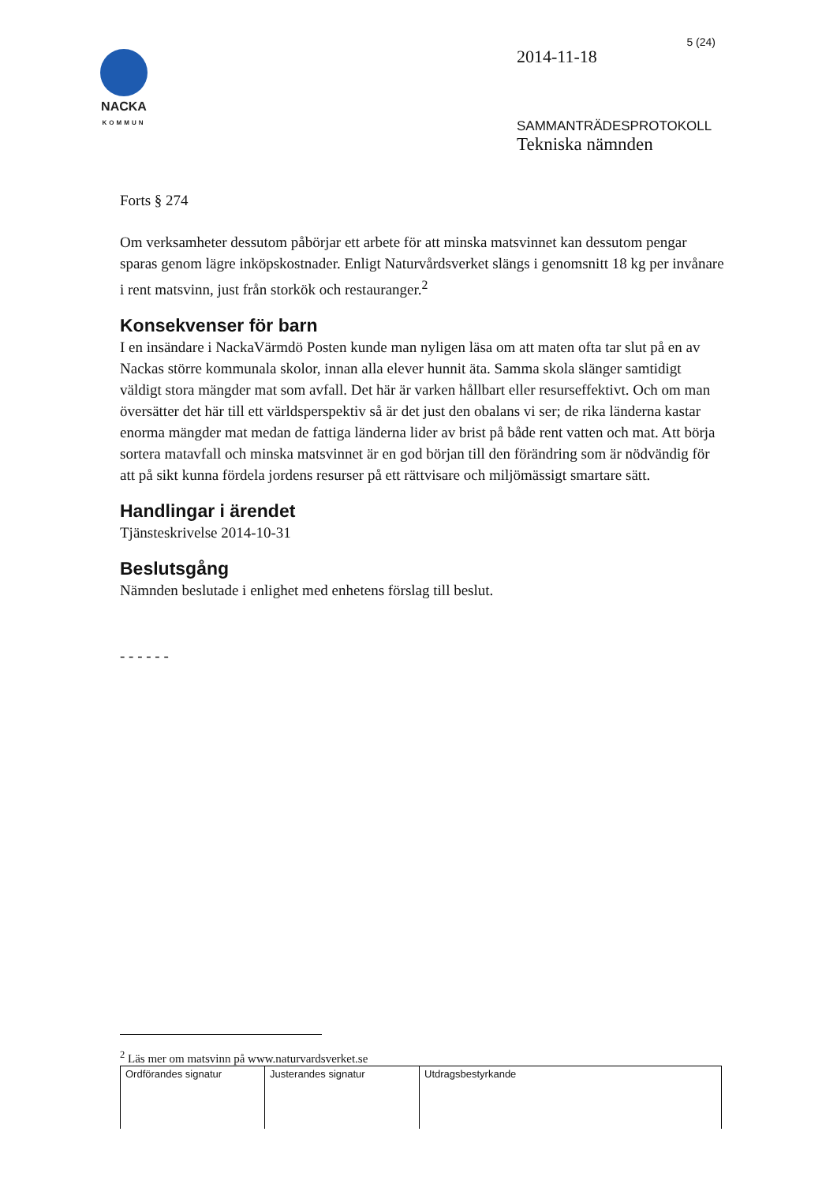NACKA
KOMMUN
5 (24)
2014-11-18
SAMMANTRÄDESPROTOKOLL
Tekniska nämnden
Forts § 274
Om verksamheter dessutom påbörjar ett arbete för att minska matsvinnet kan dessutom pengar sparas genom lägre inköpskostnader. Enligt Naturvårdsverket slängs i genomsnitt 18 kg per invånare i rent matsvinn, just från storkök och restauranger.<sup>2</sup>
Konsekvenser för barn
I en insändare i NackaVärmdö Posten kunde man nyligen läsa om att maten ofta tar slut på en av Nackas större kommunala skolor, innan alla elever hunnit äta. Samma skola slänger samtidigt väldigt stora mängder mat som avfall. Det här är varken hållbart eller resurseffektivt. Och om man översätter det här till ett världsperspektiv så är det just den obalans vi ser; de rika länderna kastar enorma mängder mat medan de fattiga länderna lider av brist på både rent vatten och mat. Att börja sortera matavfall och minska matsvinnet är en god början till den förändring som är nödvändig för att på sikt kunna fördela jordens resurser på ett rättvisare och miljömässigt smartare sätt.
Handlingar i ärendet
Tjänsteskrivelse 2014-10-31
Beslutsgång
Nämnden beslutade i enlighet med enhetens förslag till beslut.
- - - - - -
<sup>2</sup> Läs mer om matsvinn på www.naturvardsverket.se
| Ordförandes signatur | Justerandes signatur | Utdragsbestyrkande |